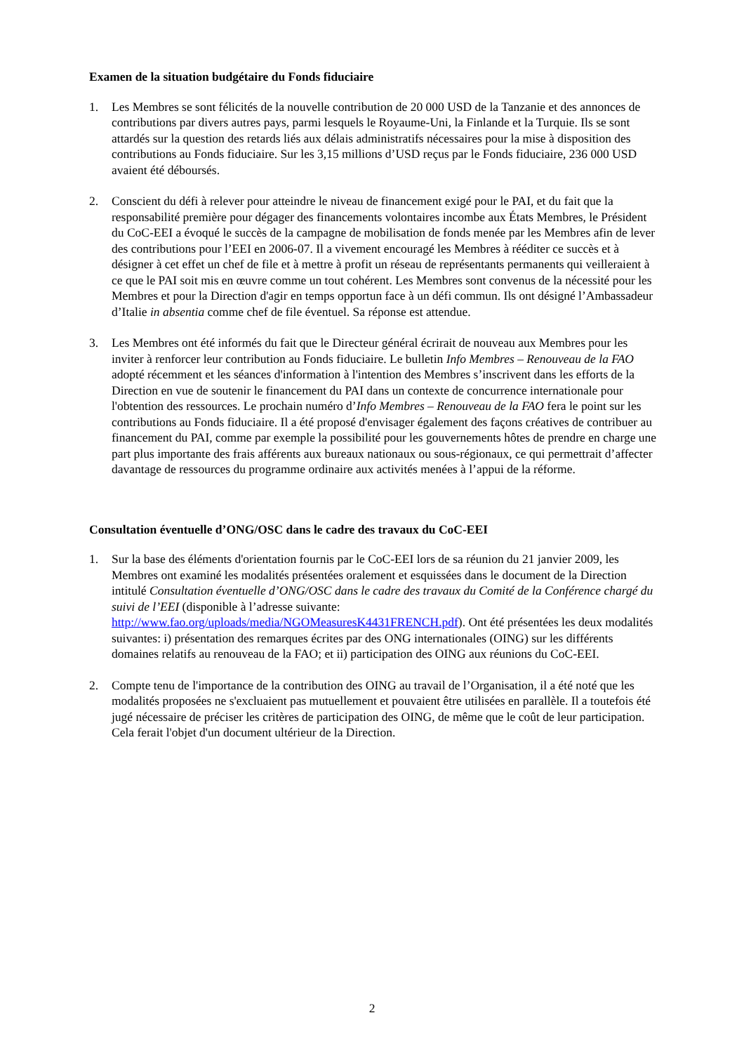Examen de la situation budgétaire du Fonds fiduciaire
1. Les Membres se sont félicités de la nouvelle contribution de 20 000 USD de la Tanzanie et des annonces de contributions par divers autres pays, parmi lesquels le Royaume-Uni, la Finlande et la Turquie. Ils se sont attardés sur la question des retards liés aux délais administratifs nécessaires pour la mise à disposition des contributions au Fonds fiduciaire. Sur les 3,15 millions d’USD reçus par le Fonds fiduciaire, 236 000 USD avaient été déboursés.
2. Conscient du défi à relever pour atteindre le niveau de financement exigé pour le PAI, et du fait que la responsabilité première pour dégager des financements volontaires incombe aux États Membres, le Président du CoC-EEI a évoqué le succès de la campagne de mobilisation de fonds menée par les Membres afin de lever des contributions pour l’EEI en 2006-07. Il a vivement encouragé les Membres à rééditer ce succès et à désigner à cet effet un chef de file et à mettre à profit un réseau de représentants permanents qui veilleraient à ce que le PAI soit mis en œuvre comme un tout cohérent. Les Membres sont convenus de la nécessité pour les Membres et pour la Direction d'agir en temps opportun face à un défi commun. Ils ont désigné l’Ambassadeur d’Italie in absentia comme chef de file éventuel. Sa réponse est attendue.
3. Les Membres ont été informés du fait que le Directeur général écrirait de nouveau aux Membres pour les inviter à renforcer leur contribution au Fonds fiduciaire. Le bulletin Info Membres – Renouveau de la FAO adopté récemment et les séances d'information à l'intention des Membres s’inscrivent dans les efforts de la Direction en vue de soutenir le financement du PAI dans un contexte de concurrence internationale pour l'obtention des ressources. Le prochain numéro d’Info Membres – Renouveau de la FAO fera le point sur les contributions au Fonds fiduciaire. Il a été proposé d'envisager également des façons créatives de contribuer au financement du PAI, comme par exemple la possibilité pour les gouvernements hôtes de prendre en charge une part plus importante des frais afférents aux bureaux nationaux ou sous-régionaux, ce qui permettrait d’affecter davantage de ressources du programme ordinaire aux activités menées à l’appui de la réforme.
Consultation éventuelle d’ONG/OSC dans le cadre des travaux du CoC-EEI
1. Sur la base des éléments d'orientation fournis par le CoC-EEI lors de sa réunion du 21 janvier 2009, les Membres ont examiné les modalités présentées oralement et esquissées dans le document de la Direction intitulé Consultation éventuelle d’ONG/OSC dans le cadre des travaux du Comité de la Conférence chargé du suivi de l’EEI (disponible à l’adresse suivante: http://www.fao.org/uploads/media/NGOMeasuresK4431FRENCH.pdf). Ont été présentées les deux modalités suivantes: i) présentation des remarques écrites par des ONG internationales (OING) sur les différents domaines relatifs au renouveau de la FAO; et ii) participation des OING aux réunions du CoC-EEI.
2. Compte tenu de l'importance de la contribution des OING au travail de l’Organisation, il a été noté que les modalités proposées ne s'excluaient pas mutuellement et pouvaient être utilisées en parallèle. Il a toutefois été jugé nécessaire de préciser les critères de participation des OING, de même que le coût de leur participation. Cela ferait l'objet d'un document ultérieur de la Direction.
2